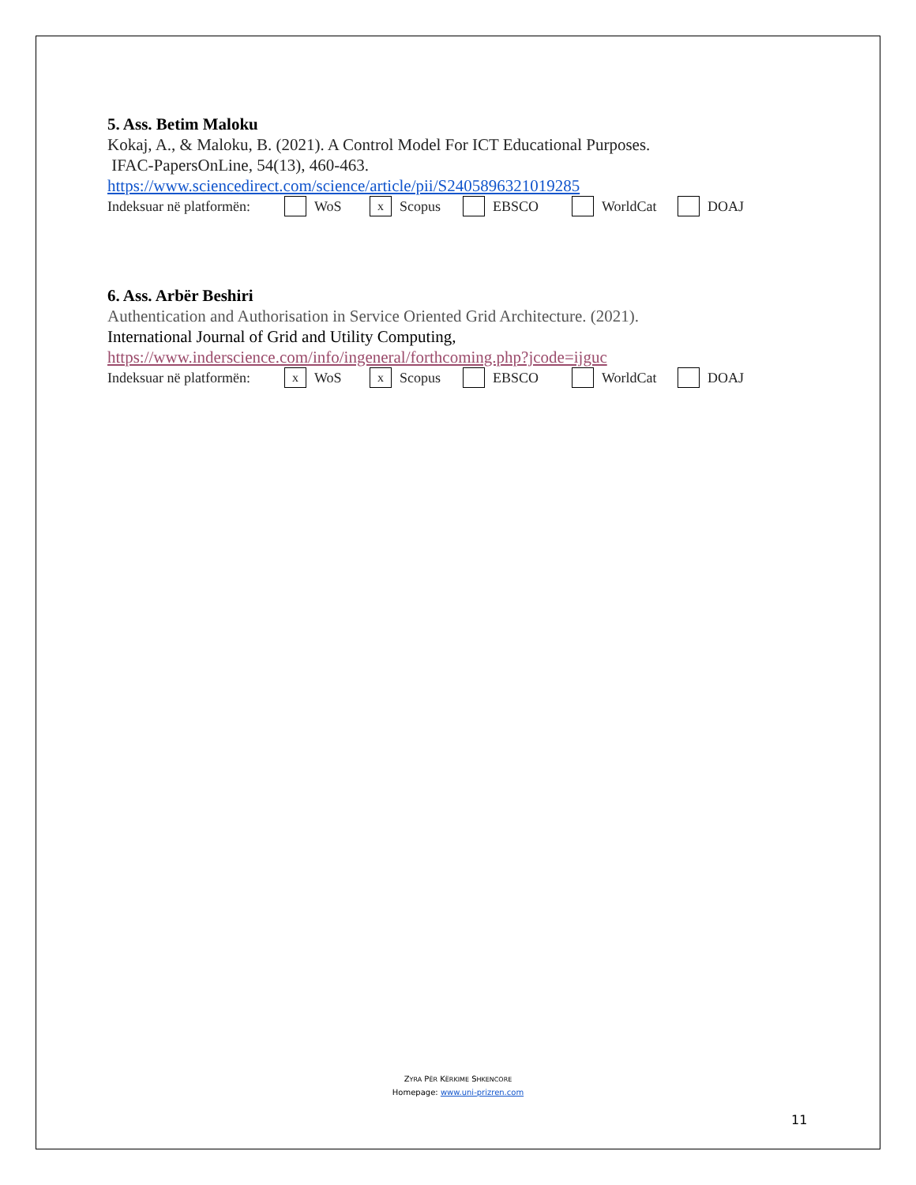5. Ass. Betim Maloku
Kokaj, A., & Maloku, B. (2021). A Control Model For ICT Educational Purposes.
IFAC-PapersOnLine, 54(13), 460-463.
https://www.sciencedirect.com/science/article/pii/S2405896321019285
Indeksuar në platformën: WoS x Scopus EBSCO WorldCat DOAJ
6. Ass. Arbër Beshiri
Authentication and Authorisation in Service Oriented Grid Architecture. (2021).
International Journal of Grid and Utility Computing,
https://www.inderscience.com/info/ingeneral/forthcoming.php?jcode=ijguc
Indeksuar në platformën: x WoS x Scopus EBSCO WorldCat DOAJ
ZYRA PËR KËRKIME SHKENCORE
Homepage: www.uni-prizren.com
11